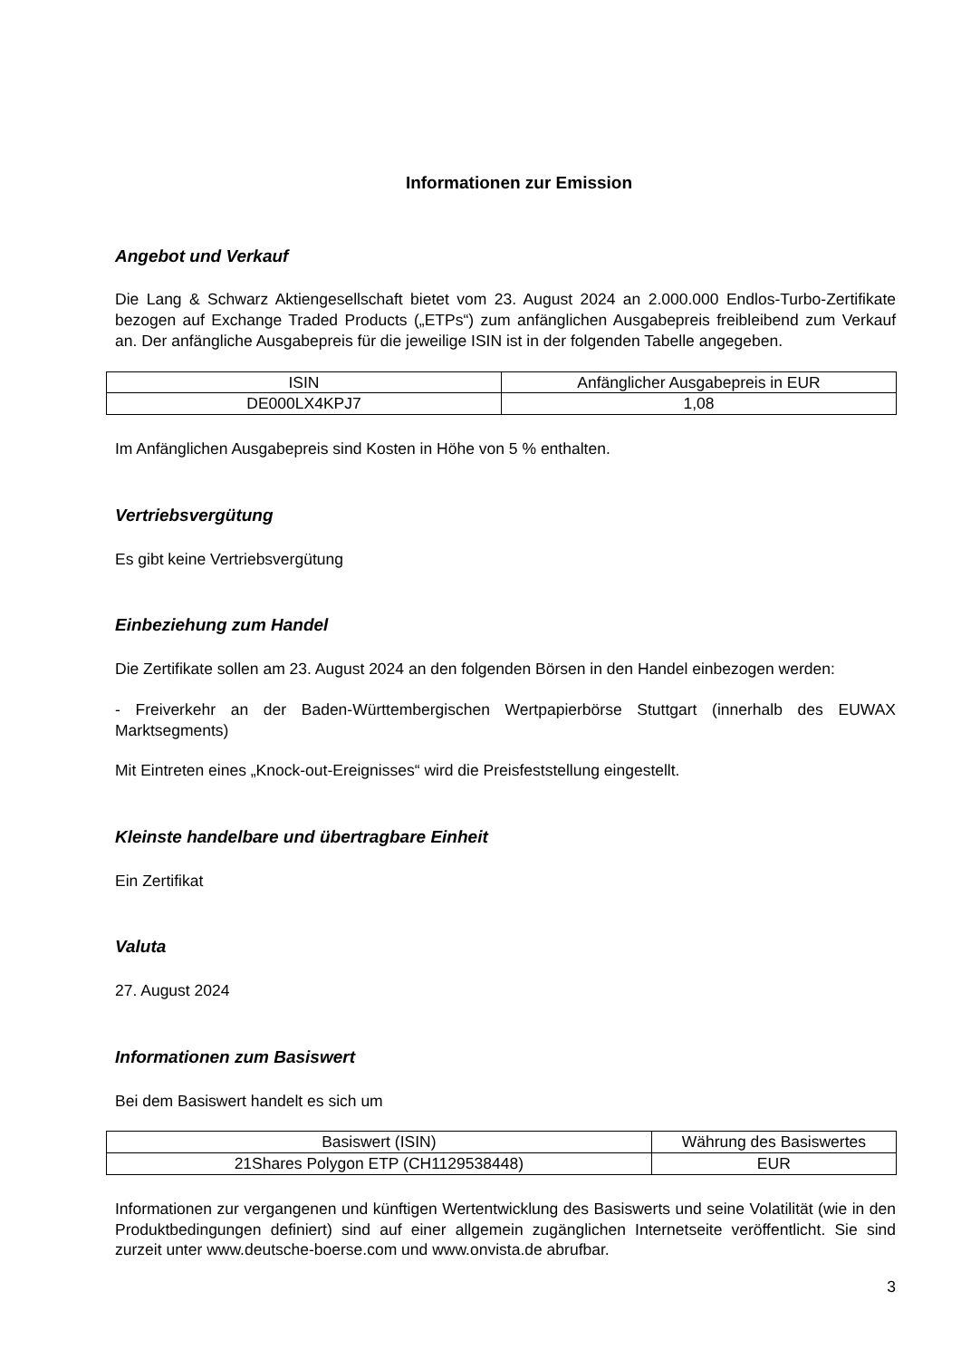Informationen zur Emission
Angebot und Verkauf
Die Lang & Schwarz Aktiengesellschaft bietet vom 23. August 2024 an 2.000.000 Endlos-Turbo-Zertifikate bezogen auf Exchange Traded Products („ETPs“) zum anfänglichen Ausgabepreis freibleibend zum Verkauf an. Der anfängliche Ausgabepreis für die jeweilige ISIN ist in der folgenden Tabelle angegeben.
| ISIN | Anfänglicher Ausgabepreis in EUR |
| --- | --- |
| DE000LX4KPJ7 | 1,08 |
Im Anfänglichen Ausgabepreis sind Kosten in Höhe von 5 % enthalten.
Vertriebsvergütung
Es gibt keine Vertriebsvergütung
Einbeziehung zum Handel
Die Zertifikate sollen am 23. August 2024 an den folgenden Börsen in den Handel einbezogen werden:
- Freiverkehr an der Baden-Württembergischen Wertpapierbörse Stuttgart (innerhalb des EUWAX Marktsegments)
Mit Eintreten eines „Knock-out-Ereignisses“ wird die Preisfeststellung eingestellt.
Kleinste handelbare und übertragbare Einheit
Ein Zertifikat
Valuta
27. August 2024
Informationen zum Basiswert
Bei dem Basiswert handelt es sich um
| Basiswert (ISIN) | Währung des Basiswertes |
| --- | --- |
| 21Shares Polygon ETP (CH1129538448) | EUR |
Informationen zur vergangenen und künftigen Wertentwicklung des Basiswerts und seine Volatilität (wie in den Produktbedingungen definiert) sind auf einer allgemein zugänglichen Internetseite veröffentlicht. Sie sind zurzeit unter www.deutsche-boerse.com und www.onvista.de abrufbar.
3